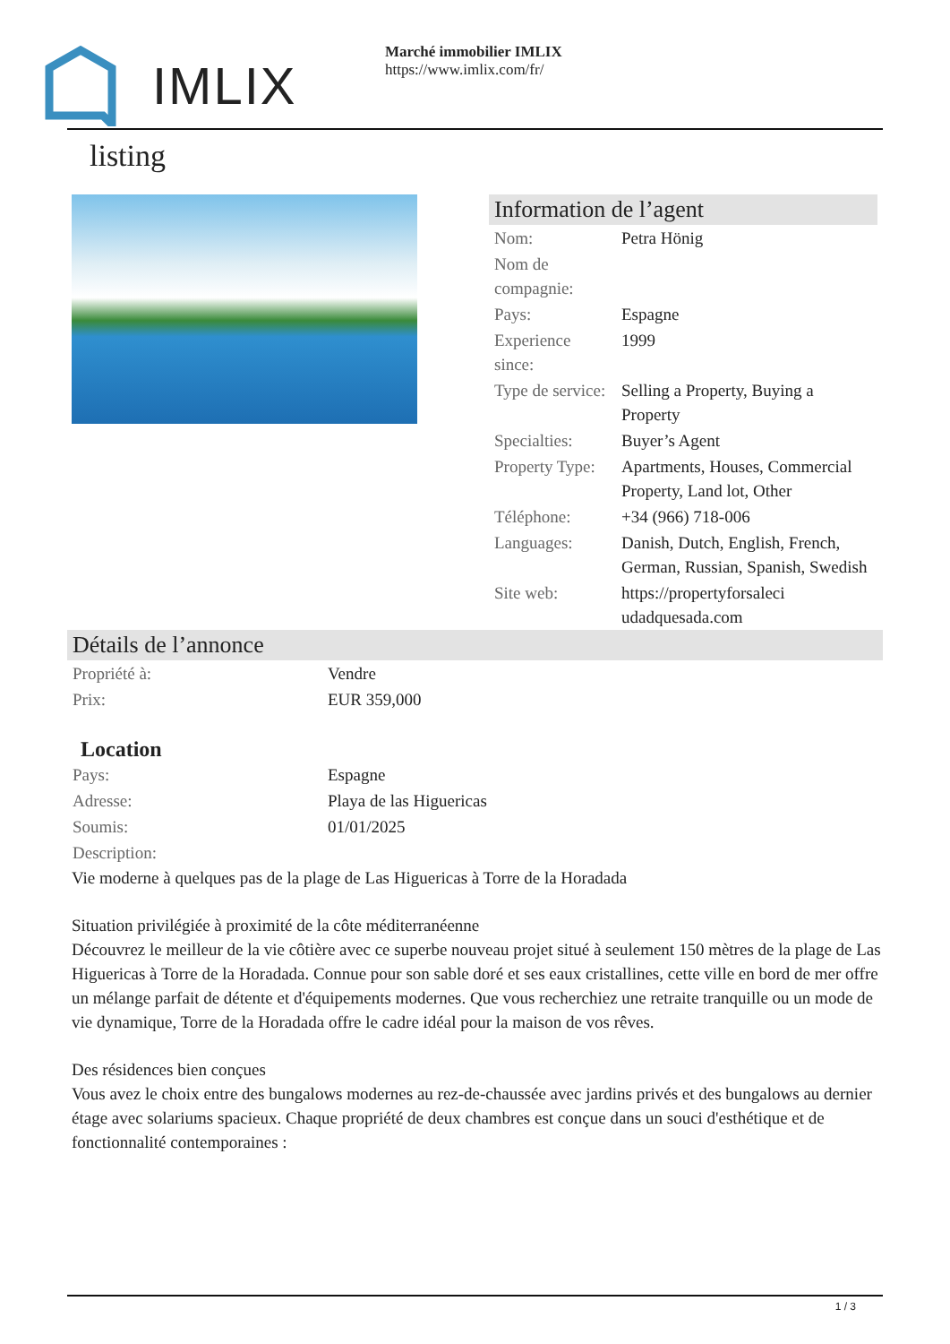IMLIX
Marché immobilier IMLIX
https://www.imlix.com/fr/
listing
Information de l’agent
| Nom: | Petra Hönig |
| Nom de compagnie: | |
| Pays: | Espagne |
| Experience since: | 1999 |
| Type de service: | Selling a Property, Buying a Property |
| Specialties: | Buyer’s Agent |
| Property Type: | Apartments, Houses, Commercial Property, Land lot, Other |
| Téléphone: | +34 (966) 718-006 |
| Languages: | Danish, Dutch, English, French, German, Russian, Spanish, Swedish |
| Site web: | https://propertyforsaleci udadquesada.com |
Détails de l’annonce
| Propriété à: | Vendre |
| Prix: | EUR 359,000 |
Location
| Pays: | Espagne |
| Adresse: | Playa de las Higuericas |
| Soumis: | 01/01/2025 |
| Description: | |
Vie moderne à quelques pas de la plage de Las Higuericas à Torre de la Horadada
Situation privilégiée à proximité de la côte méditerranéenne
Découvrez le meilleur de la vie côtière avec ce superbe nouveau projet situé à seulement 150 mètres de la plage de Las Higuericas à Torre de la Horadada. Connue pour son sable doré et ses eaux cristallines, cette ville en bord de mer offre un mélange parfait de détente et d'équipements modernes. Que vous recherchiez une retraite tranquille ou un mode de vie dynamique, Torre de la Horadada offre le cadre idéal pour la maison de vos rêves.
Des résidences bien conçues
Vous avez le choix entre des bungalows modernes au rez-de-chaussée avec jardins privés et des bungalows au dernier étage avec solariums spacieux. Chaque propriété de deux chambres est conçue dans un souci d'esthétique et de fonctionnalité contemporaines :
1 / 3